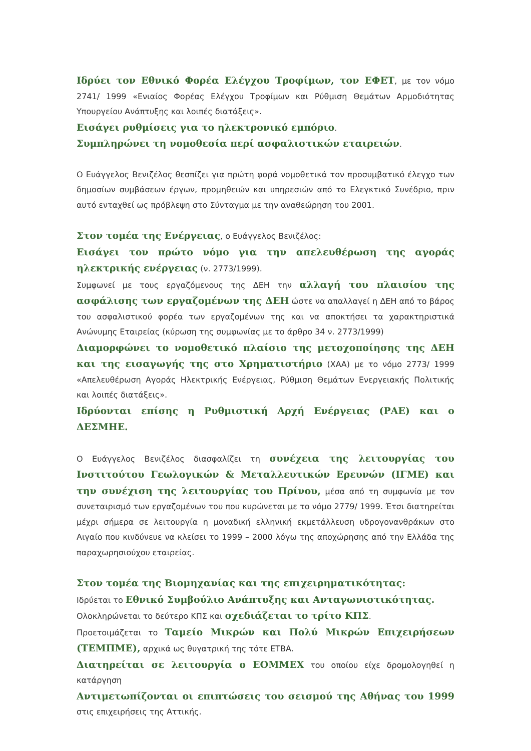Ιδρύει τον Εθνικό Φορέα Ελέγχου Τροφίμων, τον ΕΦΕΤ, με τον νόμο 2741/ 1999 «Ενιαίος Φορέας Ελέγχου Τροφίμων και Ρύθμιση Θεμάτων Αρμοδιότητας Υπουργείου Ανάπτυξης και λοιπές διατάξεις».
Εισάγει ρυθμίσεις για το ηλεκτρονικό εμπόριο.
Συμπληρώνει τη νομοθεσία περί ασφαλιστικών εταιρειών.
Ο Ευάγγελος Βενιζέλος θεσπίζει για πρώτη φορά νομοθετικά τον προσυμβατικό έλεγχο των δημοσίων συμβάσεων έργων, προμηθειών και υπηρεσιών από το Ελεγκτικό Συνέδριο, πριν αυτό ενταχθεί ως πρόβλεψη στο Σύνταγμα με την αναθεώρηση του 2001.
Στον τομέα της Ενέργειας, ο Ευάγγελος Βενιζέλος:
Εισάγει τον πρώτο νόμο για την απελευθέρωση της αγοράς ηλεκτρικής ενέργειας (ν. 2773/1999).
Συμφωνεί με τους εργαζόμενους της ΔΕΗ την αλλαγή του πλαισίου της ασφάλισης των εργαζομένων της ΔΕΗ ώστε να απαλλαγεί η ΔΕΗ από το βάρος του ασφαλιστικού φορέα των εργαζομένων της και να αποκτήσει τα χαρακτηριστικά Ανώνυμης Εταιρείας (κύρωση της συμφωνίας με το άρθρο 34 ν. 2773/1999)
Διαμορφώνει το νομοθετικό πλαίσιο της μετοχοποίησης της ΔΕΗ και της εισαγωγής της στο Χρηματιστήριο (ΧΑΑ) με το νόμο 2773/ 1999 «Απελευθέρωση Αγοράς Ηλεκτρικής Ενέργειας, Ρύθμιση Θεμάτων Ενεργειακής Πολιτικής και λοιπές διατάξεις».
Ιδρύονται επίσης η Ρυθμιστική Αρχή Ενέργειας (ΡΑΕ) και ο ΔΕΣΜΗΕ.
Ο Ευάγγελος Βενιζέλος διασφαλίζει τη συνέχεια της λειτουργίας του Ινστιτούτου Γεωλογικών & Μεταλλευτικών Ερευνών (ΙΓΜΕ) και την συνέχιση της λειτουργίας του Πρίνου, μέσα από τη συμφωνία με τον συνεταιρισμό των εργαζομένων του που κυρώνεται με το νόμο 2779/ 1999. Έτσι διατηρείται μέχρι σήμερα σε λειτουργία η μοναδική ελληνική εκμετάλλευση υδρογονανθράκων στο Αιγαίο που κινδύνευε να κλείσει το 1999 – 2000 λόγω της αποχώρησης από την Ελλάδα της παραχωρησιούχου εταιρείας.
Στον τομέα της Βιομηχανίας και της επιχειρηματικότητας:
Ιδρύεται το Εθνικό Συμβούλιο Ανάπτυξης και Ανταγωνιστικότητας.
Ολοκληρώνεται το δεύτερο ΚΠΣ και σχεδιάζεται το τρίτο ΚΠΣ.
Προετοιμάζεται το Ταμείο Μικρών και Πολύ Μικρών Επιχειρήσεων (ΤΕΜΠΜΕ), αρχικά ως θυγατρική της τότε ΕΤΒΑ.
Διατηρείται σε λειτουργία ο ΕΟΜΜΕΧ του οποίου είχε δρομολογηθεί η κατάργηση
Αντιμετωπίζονται οι επιπτώσεις του σεισμού της Αθήνας του 1999 στις επιχειρήσεις της Αττικής.